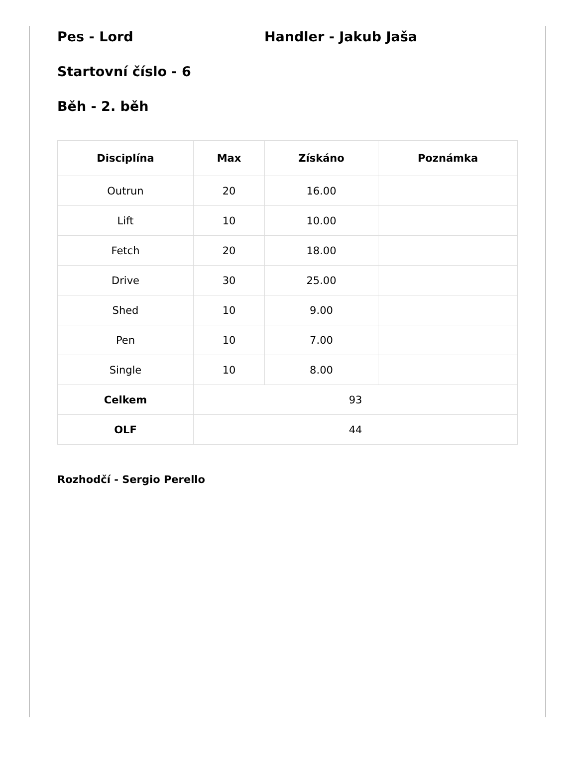Pes - Lord Handler - Jakub Jaša
Startovní číslo - 6
Běh - 2. běh
| Disciplína | Max | Získáno | Poznámka |
| --- | --- | --- | --- |
| Outrun | 20 | 16.00 | |
| Lift | 10 | 10.00 | |
| Fetch | 20 | 18.00 | |
| Drive | 30 | 25.00 | |
| Shed | 10 | 9.00 | |
| Pen | 10 | 7.00 | |
| Single | 10 | 8.00 | |
| Celkem | 93 | | |
| OLF | 44 | | |
Rozhodčí - Sergio Perello